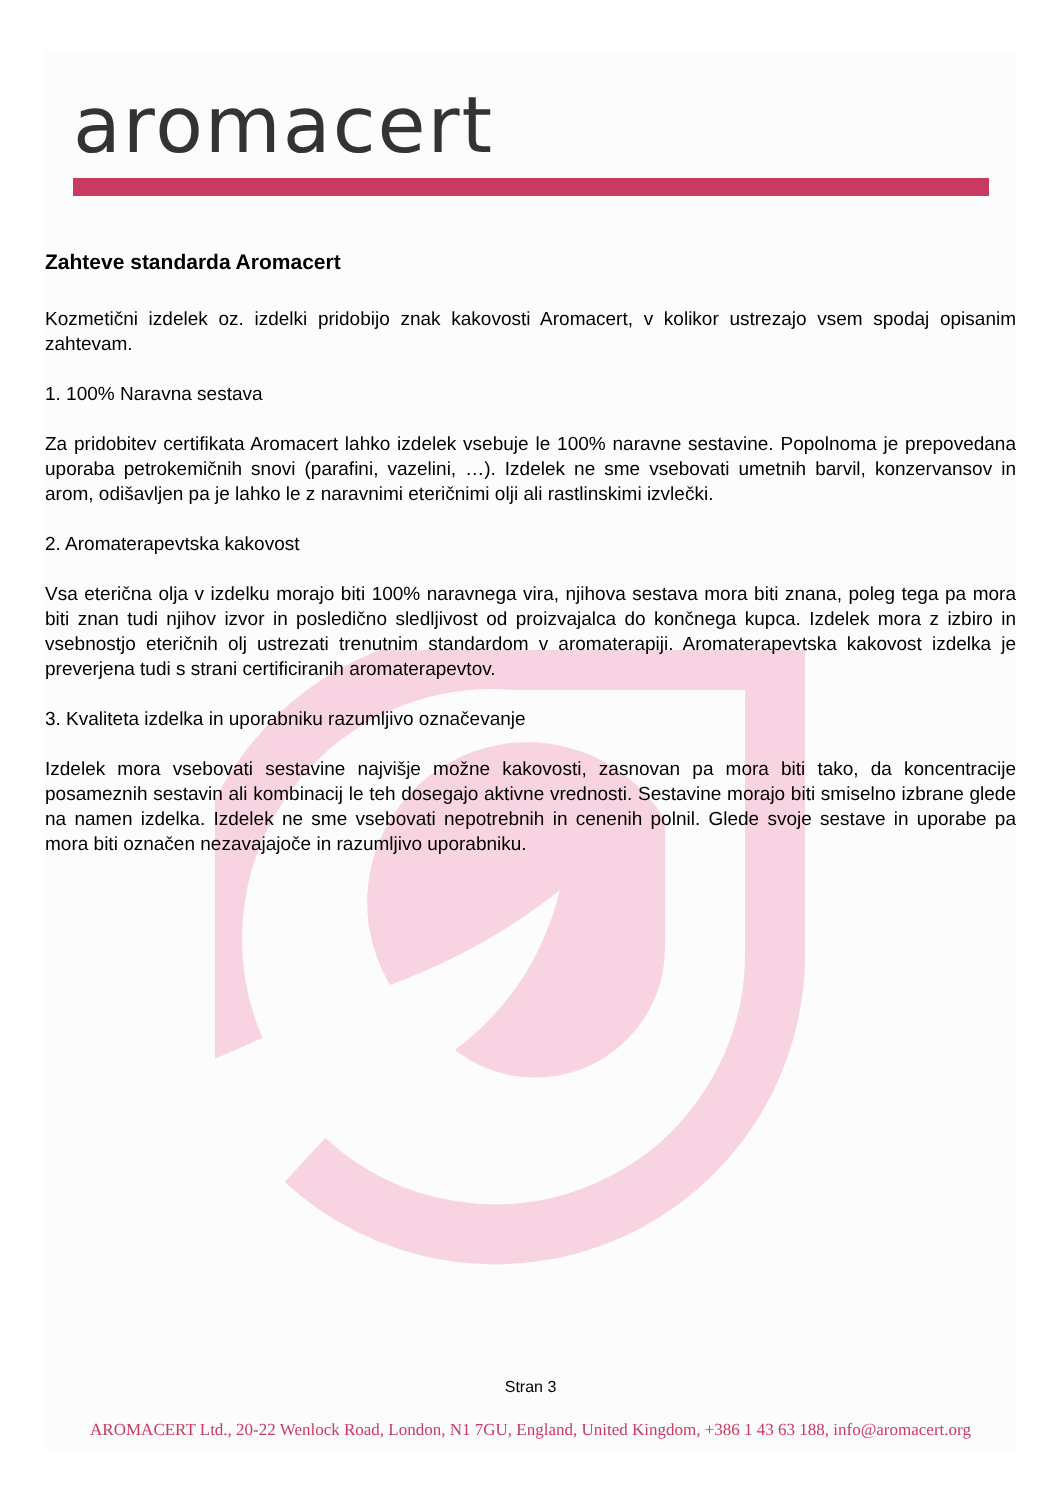aromacert
Zahteve standarda Aromacert
Kozmetični izdelek oz. izdelki pridobijo znak kakovosti Aromacert, v kolikor ustrezajo vsem spodaj opisanim zahtevam.
1. 100% Naravna sestava
Za pridobitev certifikata Aromacert lahko izdelek vsebuje le 100% naravne sestavine. Popolnoma je prepovedana uporaba petrokemičnih snovi (parafini, vazelini, …). Izdelek ne sme vsebovati umetnih barvil, konzervansov in arom, odišavljen pa je lahko le z naravnimi eteričnimi olji ali rastlinskimi izvlečki.
2. Aromaterapevtska kakovost
Vsa eterična olja v izdelku morajo biti 100% naravnega vira, njihova sestava mora biti znana, poleg tega pa mora biti znan tudi njihov izvor in posledično sledljivost od proizvajalca do končnega kupca. Izdelek mora z izbiro in vsebnostjo eteričnih olj ustrezati trenutnim standardom v aromaterapiji. Aromaterapevtska kakovost izdelka je preverjena tudi s strani certificiranih aromaterapevtov.
3. Kvaliteta izdelka in uporabniku razumljivo označevanje
Izdelek mora vsebovati sestavine najvišje možne kakovosti, zasnovan pa mora biti tako, da koncentracije posameznih sestavin ali kombinacij le teh dosegajo aktivne vrednosti. Sestavine morajo biti smiselno izbrane glede na namen izdelka. Izdelek ne sme vsebovati nepotrebnih in cenenih polnil. Glede svoje sestave in uporabe pa mora biti označen nezavajajoče in razumljivo uporabniku.
Stran 3
AROMACERT Ltd., 20-22 Wenlock Road, London, N1 7GU, England, United Kingdom, +386 1 43 63 188, info@aromacert.org